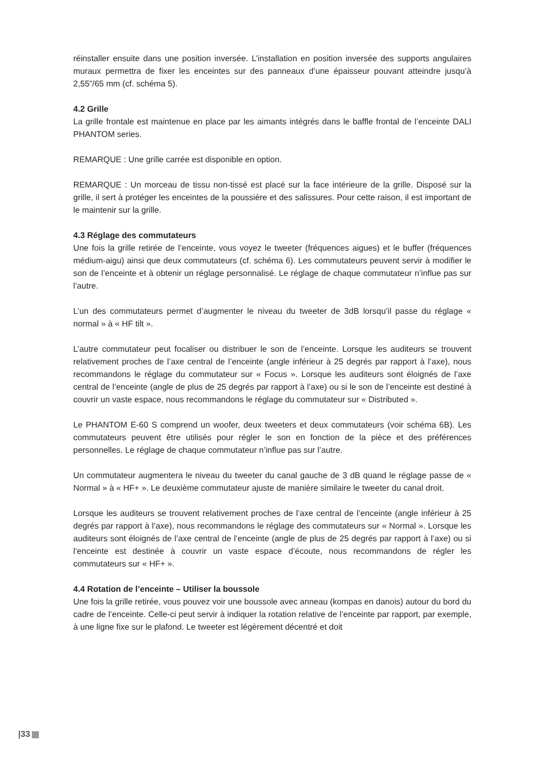réinstaller ensuite dans une position inversée. L’installation en position inversée des supports angulaires muraux permettra de fixer les enceintes sur des panneaux d’une épaisseur pouvant atteindre jusqu’à 2,55”/65 mm (cf. schéma 5).
4.2 Grille
La grille frontale est maintenue en place par les aimants intégrés dans le baffle frontal de l’enceinte DALI PHANTOM series.
REMARQUE : Une grille carrée est disponible en option.
REMARQUE : Un morceau de tissu non-tissé est placé sur la face intérieure de la grille. Disposé sur la grille, il sert à protéger les enceintes de la poussière et des salissures. Pour cette raison, il est important de le maintenir sur la grille.
4.3 Réglage des commutateurs
Une fois la grille retirée de l’enceinte, vous voyez le tweeter (fréquences aigues) et le buffer (fréquences médium-aigu) ainsi que deux commutateurs (cf. schéma 6). Les commutateurs peuvent servir à modifier le son de l’enceinte et à obtenir un réglage personnalisé. Le réglage de chaque commutateur n’influe pas sur l’autre.
L’un des commutateurs permet d’augmenter le niveau du tweeter de 3dB lorsqu’il passe du réglage « normal » à « HF tilt ».
L’autre commutateur peut focaliser ou distribuer le son de l’enceinte. Lorsque les auditeurs se trouvent relativement proches de l’axe central de l’enceinte (angle inférieur à 25 degrés par rapport à l’axe), nous recommandons le réglage du commutateur sur « Focus ». Lorsque les auditeurs sont éloignés de l’axe central de l’enceinte (angle de plus de 25 degrés par rapport à l’axe) ou si le son de l’enceinte est destiné à couvrir un vaste espace, nous recommandons le réglage du commutateur sur « Distributed ».
Le PHANTOM E-60 S comprend un woofer, deux tweeters et deux commutateurs (voir schéma 6B). Les commutateurs peuvent être utilisés pour régler le son en fonction de la pièce et des préférences personnelles. Le réglage de chaque commutateur n’influe pas sur l’autre.
Un commutateur augmentera le niveau du tweeter du canal gauche de 3 dB quand le réglage passe de « Normal » à « HF+ ». Le deuxième commutateur ajuste de manière similaire le tweeter du canal droit.
Lorsque les auditeurs se trouvent relativement proches de l’axe central de l’enceinte (angle inférieur à 25 degrés par rapport à l’axe), nous recommandons le réglage des commutateurs sur « Normal ». Lorsque les auditeurs sont éloignés de l’axe central de l’enceinte (angle de plus de 25 degrés par rapport à l’axe) ou si l’enceinte est destinée à couvrir un vaste espace d’écoute, nous recommandons de régler les commutateurs sur « HF+ ».
4.4 Rotation de l’enceinte – Utiliser la boussole
Une fois la grille retirée, vous pouvez voir une boussole avec anneau (kompas en danois) autour du bord du cadre de l’enceinte. Celle-ci peut servir à indiquer la rotation relative de l’enceinte par rapport, par exemple, à une ligne fixe sur le plafond. Le tweeter est légèrement décentré et doit
|33